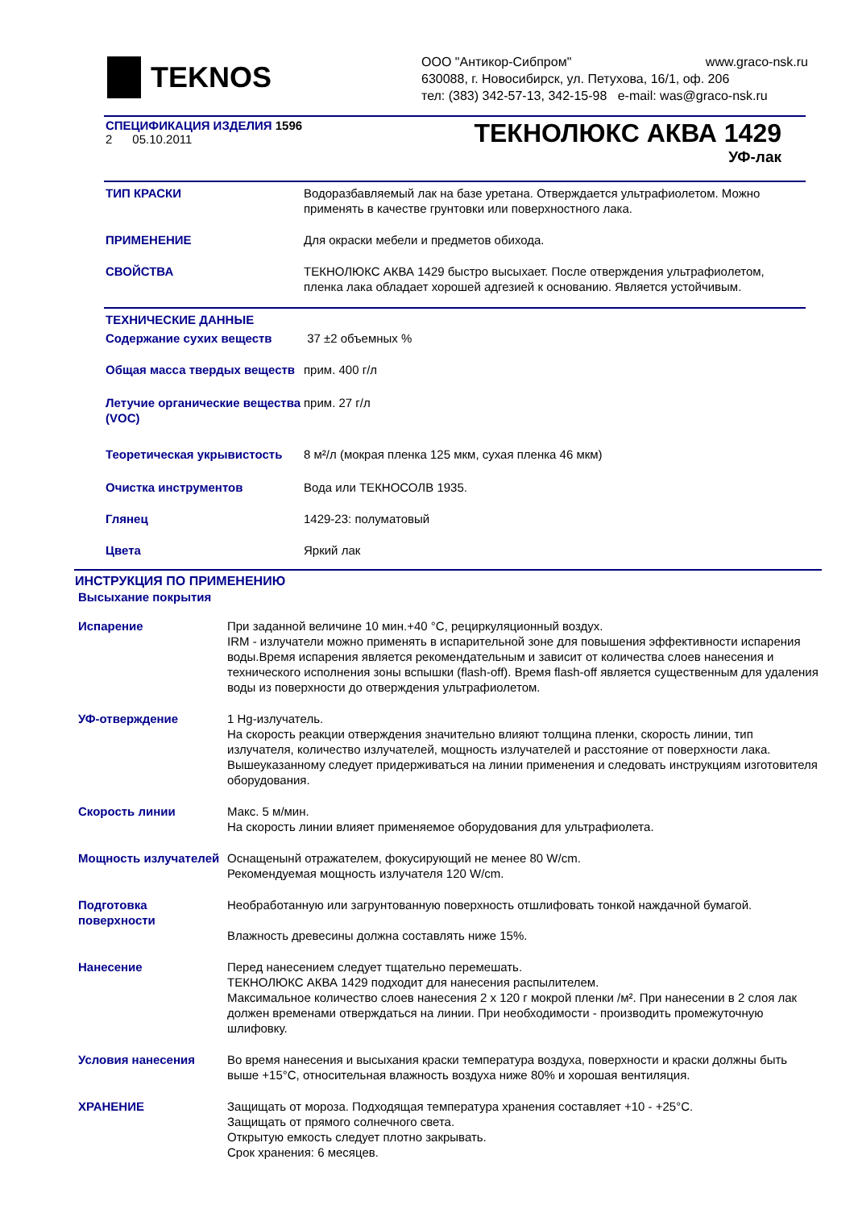TEKNOS
ООО "Антикор-Сибпром" www.graco-nsk.ru
630088, г. Новосибирск, ул. Петухова, 16/1, оф. 206
тел: (383) 342-57-13, 342-15-98 e-mail: was@graco-nsk.ru
СПЕЦИФИКАЦИЯ ИЗДЕЛИЯ 1596
2 05.10.2011
ТЕКНОЛЮКС АКВА 1429
УФ-лак
| ТИП КРАСКИ | Водоразбавляемый лак на базе уретана. Отверждается ультрафиолетом. Можно применять в качестве грунтовки или поверхностного лака. |
| ПРИМЕНЕНИЕ | Для окраски мебели и предметов обихода. |
| СВОЙСТВА | ТЕКНОЛЮКС АКВА 1429 быстро высыхает. После отверждения ультрафиолетом, пленка лака обладает хорошей адгезией к основанию. Является устойчивым. |
| ТЕХНИЧЕСКИЕ ДАННЫЕ | |
| Содержание сухих веществ | 37 ±2 объемных % |
| Общая масса твердых веществ | прим. 400 г/л |
| Летучие органические вещества (VOC) | прим. 27 г/л |
| Теоретическая укрывистость | 8 м²/л (мокрая пленка 125 мкм, сухая пленка 46 мкм) |
| Очистка инструментов | Вода или ТЕКНОСОЛВ 1935. |
| Глянец | 1429-23: полуматовый |
| Цвета | Яркий лак |
ИНСТРУКЦИЯ ПО ПРИМЕНЕНИЮ
Высыхание покрытия
| Испарение | При заданной величине 10 мин.+40 °C, рециркуляционный воздух. IRM - излучатели можно применять в испарительной зоне для повышения эффективности испарения воды.Время испарения является рекомендательным и зависит от количества слоев нанесения и технического исполнения зоны вспышки (flash-off). Время flash-off является существенным для удаления воды из поверхности до отверждения ультрафиолетом. |
| УФ-отверждение | 1 Hg-излучатель. На скорость реакции отверждения значительно влияют толщина пленки, скорость линии, тип излучателя, количество излучателей, мощность излучателей и расстояние от поверхности лака. Вышеуказанному следует придерживаться на линии применения и следовать инструкциям изготовителя оборудования. |
| Скорость линии | Макс. 5 м/мин. На скорость линии влияет применяемое оборудования для ультрафиолета. |
| Мощность излучателей | Оснащенынй отражателем, фокусирующий не менее 80 W/cm. Рекомендуемая мощность излучателя 120 W/cm. |
| Подготовка поверхности | Необработанную или загрунтованную поверхность отшлифовать тонкой наждачной бумагой. Влажность древесины должна составлять ниже 15%. |
| Нанесение | Перед нанесением следует тщательно перемешать. ТЕКНОЛЮКС АКВА 1429 подходит для нанесения распылителем. Максимальное количество слоев нанесения 2 x 120 г мокрой пленки /м². При нанесении в 2 слоя лак должен временами отверждаться на линии. При необходимости - производить промежуточную шлифовку. |
| Условия нанесения | Во время нанесения и высыхания краски температура воздуха, поверхности и краски должны быть выше +15°C, относительная влажность воздуха ниже 80% и хорошая вентиляция. |
| ХРАНЕНИЕ | Защищать от мороза. Подходящая температура хранения составляет +10 - +25°C. Защищать от прямого солнечного света. Открытую емкость следует плотно закрывать. Срок хранения: 6 месяцев. |